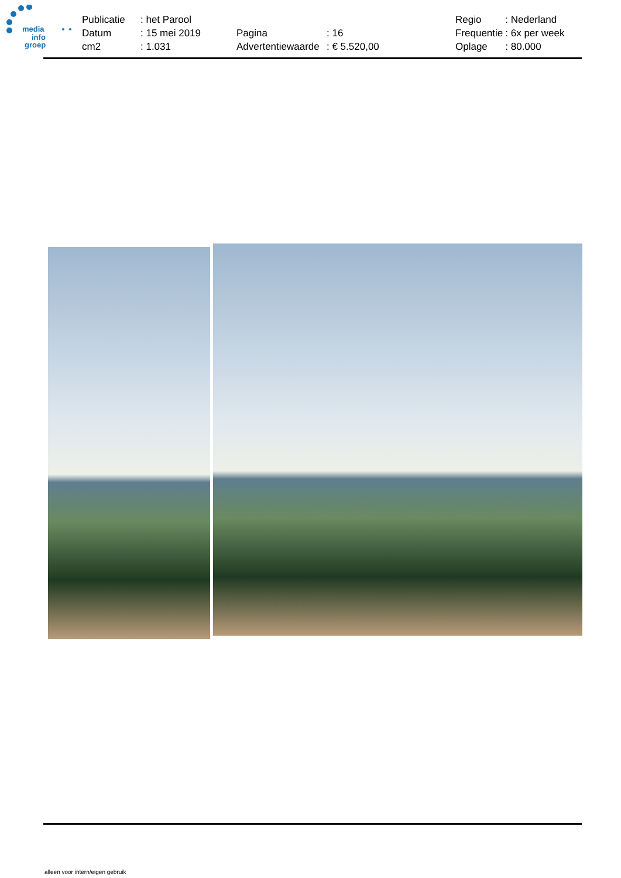media
info
groep
| Publicatie | : het Parool | | | Regio | : Nederland |
| Datum | : 15 mei 2019 | Pagina | : 16 | Frequentie | : 6x per week |
| cm2 | : 1.031 | Advertentiewaarde | : € 5.520,00 | Oplage | : 80.000 |
alleen voor intern/eigen gebruik